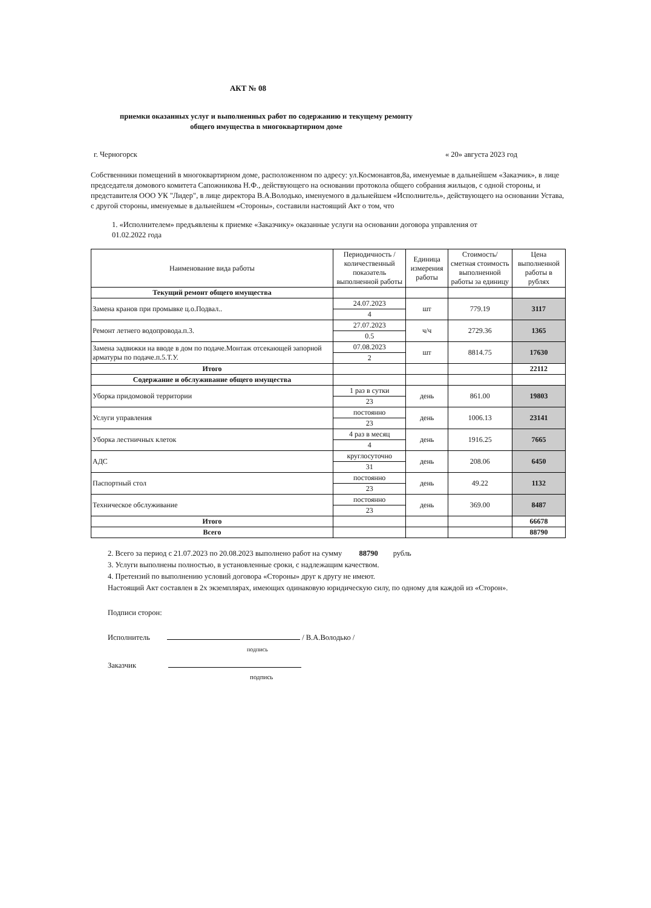АКТ № 08
приемки оказанных услуг и выполненных работ по содержанию и текущему ремонту
общего имущества в многоквартирном доме
г. Черногорск « 20» августа 2023 год
Собственники помещений в многоквартирном доме, расположенном по адресу: ул.Космонавтов,8а, именуемые в дальнейшем «Заказчик», в лице председателя домового комитета Сапожникова Н.Ф., действующего на основании протокола общего собрания жильцов, с одной стороны, и представителя ООО УК "Лидер", в лице директора В.А.Володько, именуемого в дальнейшем «Исполнитель», действующего на основании Устава, с другой стороны, именуемые в дальнейшем «Стороны», составили настоящий Акт о том, что
1. «Исполнителем» предъявлены к приемке «Заказчику» оказанные услуги на основании договора управления от 01.02.2022 года
| Наименование вида работы | Периодичность /количественный показатель выполненной работы | Единица измерения работы | Стоимость/ сметная стоимость выполненной работы за единицу | Цена выполненной работы в рублях |
| --- | --- | --- | --- | --- |
| Текущий ремонт общего имущества | | | | |
| Замена кранов при промывке ц.о.Подвал.. | 24.07.2023 | шт | 779.19 | 3117 |
| | 4 | | | |
| Ремонт летнего водопровода.п.3. | 27.07.2023 | ч/ч | 2729.36 | 1365 |
| | 0.5 | | | |
| Замена задвижки на вводе в дом по подаче.Монтаж отсекающей запорной арматуры по подаче.п.5.Т.У. | 07.08.2023 | шт | 8814.75 | 17630 |
| | 2 | | | |
| Итого | | | | 22112 |
| Содержание и обслуживание общего имущества | | | | |
| Уборка придомовой территории | 1 раз в сутки | день | 861.00 | 19803 |
| | 23 | | | |
| Услуги управления | постоянно | день | 1006.13 | 23141 |
| | 23 | | | |
| Уборка лестничных клеток | 4 раз в месяц | день | 1916.25 | 7665 |
| | 4 | | | |
| АДС | круглосуточно | день | 208.06 | 6450 |
| | 31 | | | |
| Паспортный стол | постоянно | день | 49.22 | 1132 |
| | 23 | | | |
| Техническое обслуживание | постоянно | день | 369.00 | 8487 |
| | 23 | | | |
| Итого | | | | 66678 |
| Всего | | | | 88790 |
2. Всего за период с 21.07.2023 по 20.08.2023 выполнено работ на сумму 88790 рубль
3. Услуги выполнены полностью, в установленные сроки, с надлежащим качеством.
4. Претензий по выполнению условий договора «Стороны» друг к другу не имеют.
Настоящий Акт составлен в 2х экземплярах, имеющих одинаковую юридическую силу, по одному для каждой из «Сторон».
Подписи сторон:
Исполнитель / В.А.Володько /
подпись
Заказчик
подпись